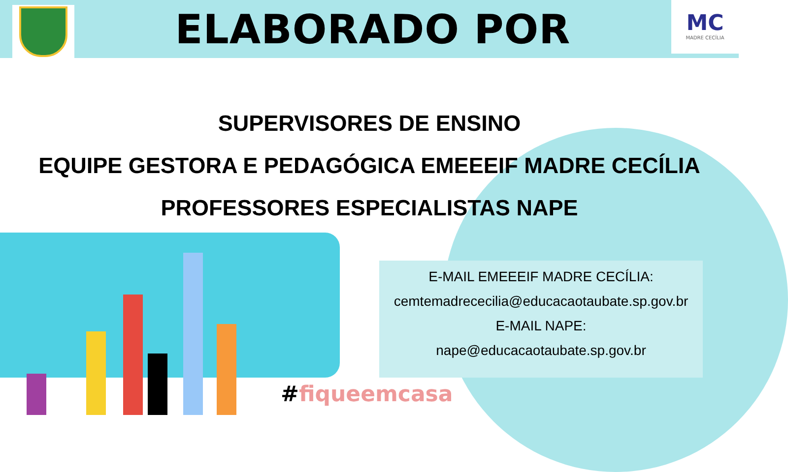ELABORADO POR
MC
MADRE CECÍLIA
SUPERVISORES DE ENSINO
EQUIPE GESTORA E PEDAGÓGICA EMEEEIF MADRE CECÍLIA
PROFESSORES ESPECIALISTAS NAPE
E-MAIL EMEEEIF MADRE CECÍLIA:
cemtemadrececilia@educacaotaubate.sp.gov.br
E-MAIL NAPE:
nape@educacaotaubate.sp.gov.br
#fiqueemcasa